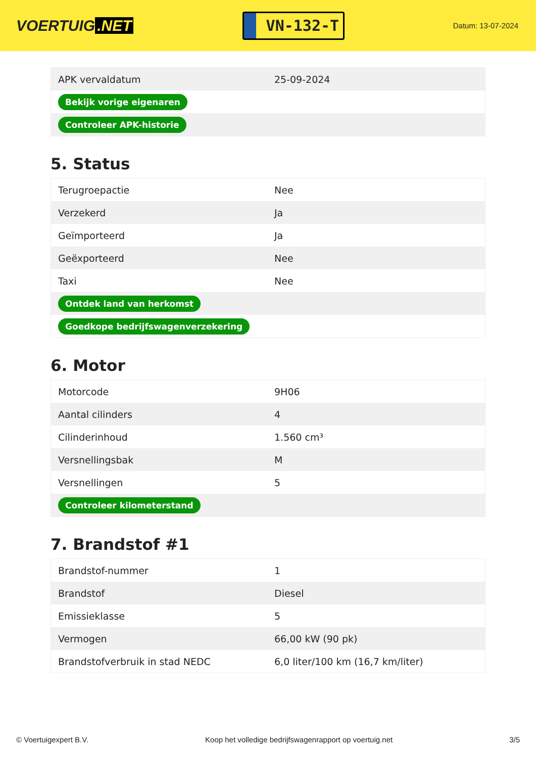VOERTUIG.NET
VN-132-T
Datum: 13-07-2024
| APK vervaldatum | 25-09-2024 |
| Bekijk vorige eigenaren | |
| Controleer APK-historie | |
5. Status
| Terugroepactie | Nee |
| Verzekerd | Ja |
| Geïmporteerd | Ja |
| Geëxporteerd | Nee |
| Taxi | Nee |
| Ontdek land van herkomst | |
| Goedkope bedrijfswagenverzekering | |
6. Motor
| Motorcode | 9H06 |
| Aantal cilinders | 4 |
| Cilinderinhoud | 1.560 cm³ |
| Versnellingsbak | M |
| Versnellingen | 5 |
| Controleer kilometerstand | |
7. Brandstof #1
| Brandstof-nummer | 1 |
| Brandstof | Diesel |
| Emissieklasse | 5 |
| Vermogen | 66,00 kW (90 pk) |
| Brandstofverbruik in stad NEDC | 6,0 liter/100 km (16,7 km/liter) |
© Voertuigexpert B.V. Koop het volledige bedrijfswagenrapport op voertuig.net 3/5